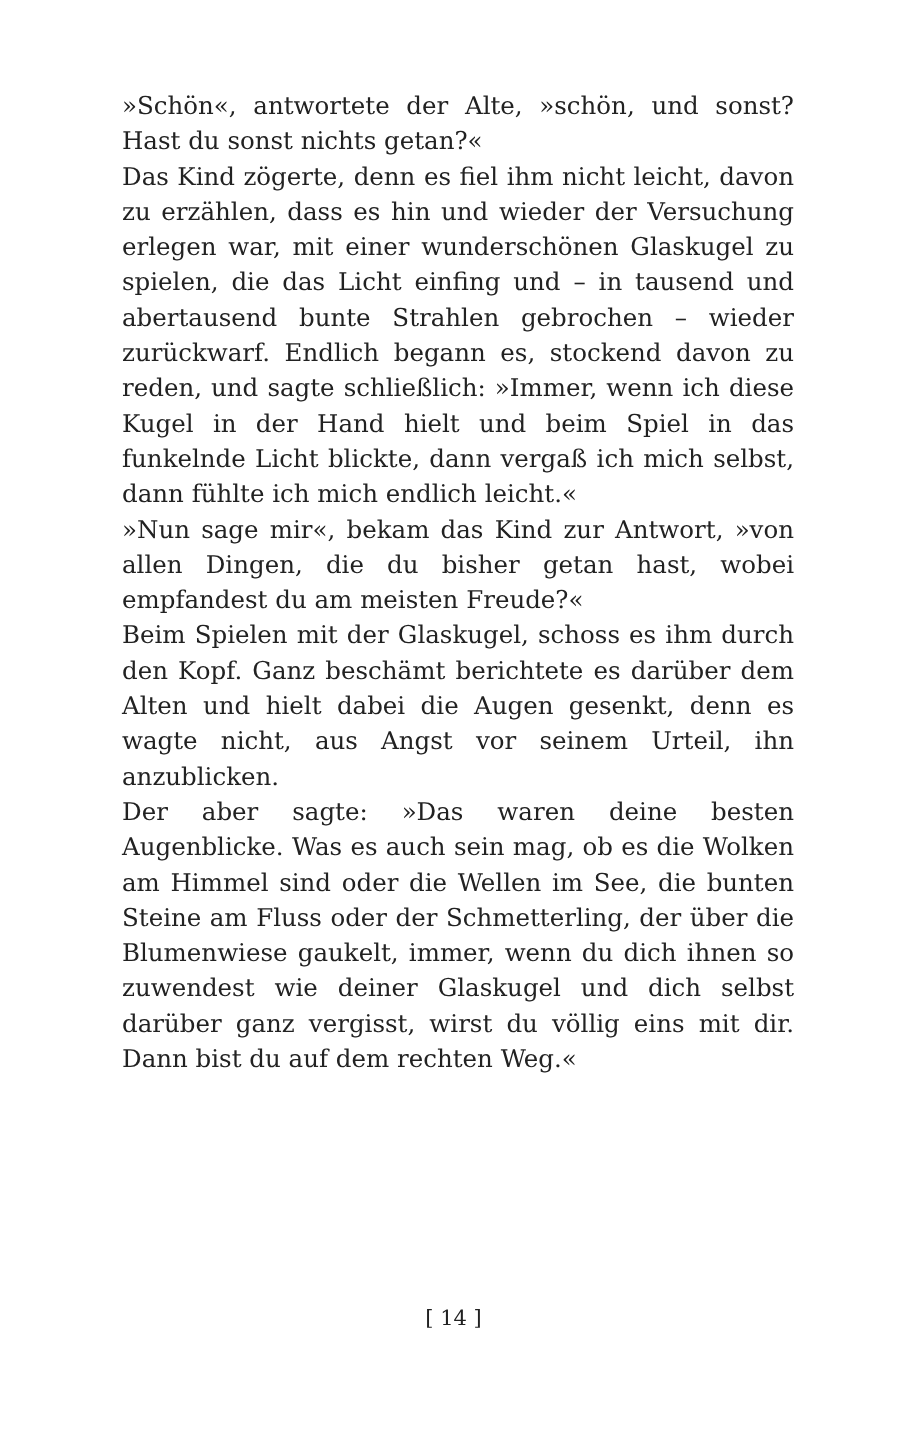»Schön«, antwortete der Alte, »schön, und sonst? Hast du sonst nichts getan?«
Das Kind zögerte, denn es fiel ihm nicht leicht, davon zu erzählen, dass es hin und wieder der Versuchung erlegen war, mit einer wunderschönen Glaskugel zu spielen, die das Licht einfing und – in tausend und abertausend bunte Strahlen gebrochen – wieder zurückwarf. Endlich begann es, stockend davon zu reden, und sagte schließlich: »Immer, wenn ich diese Kugel in der Hand hielt und beim Spiel in das funkelnde Licht blickte, dann vergaß ich mich selbst, dann fühlte ich mich endlich leicht.«
»Nun sage mir«, bekam das Kind zur Antwort, »von allen Dingen, die du bisher getan hast, wobei empfandest du am meisten Freude?«
Beim Spielen mit der Glaskugel, schoss es ihm durch den Kopf. Ganz beschämt berichtete es darüber dem Alten und hielt dabei die Augen gesenkt, denn es wagte nicht, aus Angst vor seinem Urteil, ihn anzublicken.
Der aber sagte: »Das waren deine besten Augenblicke. Was es auch sein mag, ob es die Wolken am Himmel sind oder die Wellen im See, die bunten Steine am Fluss oder der Schmetterling, der über die Blumenwiese gaukelt, immer, wenn du dich ihnen so zuwendest wie deiner Glaskugel und dich selbst darüber ganz vergisst, wirst du völlig eins mit dir. Dann bist du auf dem rechten Weg.«
[ 14 ]